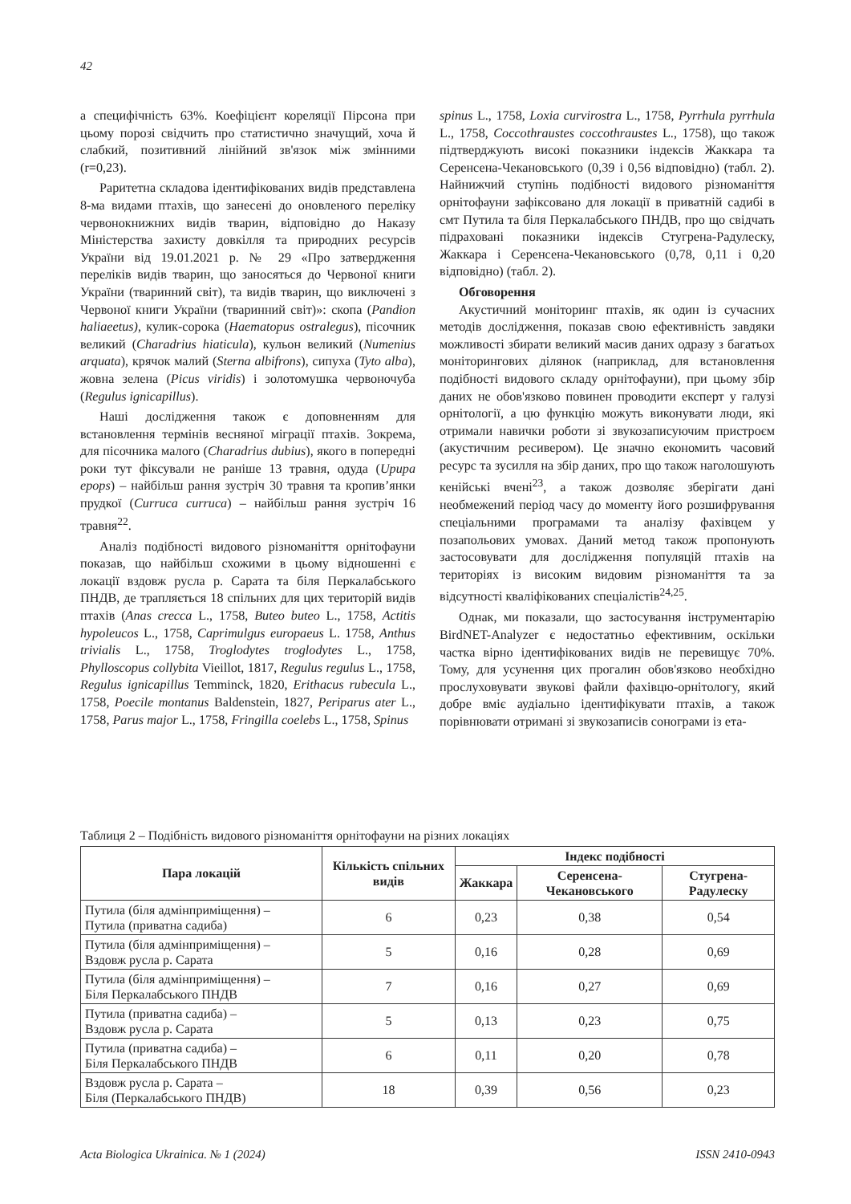42
а специфічність 63%. Коефіцієнт кореляції Пірсона при цьому порозі свідчить про статистично значущий, хоча й слабкий, позитивний лінійний зв'язок між змінними (r=0,23).
Раритетна складова ідентифікованих видів представлена 8-ма видами птахів, що занесені до оновленого переліку червонокнижних видів тварин, відповідно до Наказу Міністерства захисту довкілля та природних ресурсів України від 19.01.2021 р. № 29 «Про затвердження переліків видів тварин, що заносяться до Червоної книги України (тваринний світ), та видів тварин, що виключені з Червоної книги України (тваринний світ)»: скопа (Pandion haliaeetus), кулик-сорока (Haematopus ostralegus), пісочник великий (Charadrius hiaticula), кульон великий (Numenius arquata), крячок малий (Sterna albifrons), сипуха (Tyto alba), жовна зелена (Picus viridis) і золотомушка червоночуба (Regulus ignicapillus).
Наші дослідження також є доповненням для встановлення термінів весняної міграції птахів. Зокрема, для пісочника малого (Charadrius dubius), якого в попередні роки тут фіксували не раніше 13 травня, одуда (Upupa epops) – найбільш рання зустріч 30 травня та кропив’янки прудкої (Curruca curruca) – найбільш рання зустріч 16 травня<sup>22</sup>.
Аналіз подібності видового різноманіття орнітофауни показав, що найбільш схожими в цьому відношенні є локації вздовж русла р. Сарата та біля Перкалабського ПНДВ, де трапляється 18 спільних для цих територій видів птахів (Anas crecca L., 1758, Buteo buteo L., 1758, Actitis hypoleucos L., 1758, Caprimulgus europaeus L. 1758, Anthus trivialis L., 1758, Troglodytes troglodytes L., 1758, Phylloscopus collybita Vieillot, 1817, Regulus regulus L., 1758, Regulus ignicapillus Temminck, 1820, Erithacus rubecula L., 1758, Poecile montanus Baldenstein, 1827, Periparus ater L., 1758, Parus major L., 1758, Fringilla coelebs L., 1758, Spinus
spinus L., 1758, Loxia curvirostra L., 1758, Pyrrhula pyrrhula L., 1758, Coccothraustes coccothraustes L., 1758), що також підтверджують високі показники індексів Жаккара та Серенсена-Чекановського (0,39 і 0,56 відповідно) (табл. 2). Найнижчий ступінь подібності видового різноманіття орнітофауни зафіксовано для локації в приватній садибі в смт Путила та біля Перкалабського ПНДВ, про що свідчать підраховані показники індексів Стугрена-Радулеску, Жаккара і Серенсена-Чекановського (0,78, 0,11 і 0,20 відповідно) (табл. 2).
Обговорення
Акустичний моніторинг птахів, як один із сучасних методів дослідження, показав свою ефективність завдяки можливості збирати великий масив даних одразу з багатьох моніторингових ділянок (наприклад, для встановлення подібності видового складу орнітофауни), при цьому збір даних не обов'язково повинен проводити експерт у галузі орнітології, а цю функцію можуть виконувати люди, які отримали навички роботи зі звукозаписуючим пристроєм (акустичним ресивером). Це значно економить часовий ресурс та зусилля на збір даних, про що також наголошують кенійські вчені<sup>23</sup>, а також дозволяє зберігати дані необмежений період часу до моменту його розшифрування спеціальними програмами та аналізу фахівцем у позапольових умовах. Даний метод також пропонують застосовувати для дослідження популяцій птахів на територіях із високим видовим різноманіття та за відсутності кваліфікованих спеціалістів<sup>24,25</sup>.
Однак, ми показали, що застосування інструментарію BirdNET-Analyzer є недостатньо ефективним, оскільки частка вірно ідентифікованих видів не перевищує 70%. Тому, для усунення цих прогалин обов'язково необхідно прослуховувати звукові файли фахівцю-орнітологу, який добре вміє аудіально ідентифікувати птахів, а також порівнювати отримані зі звукозаписів сонограми із ета-
Таблиця 2 – Подібність видового різноманіття орнітофауни на різних локаціях
| Пара локацій | Кількість спільних видів | Індекс подібності | | |
| --- | --- | --- | --- | --- |
| | | Жаккара | Серенсена-Чекановського | Стугрена-Радулеску |
| Путила (біля адмінприміщення) – Путила (приватна садиба) | 6 | 0,23 | 0,38 | 0,54 |
| Путила (біля адмінприміщення) – Вздовж русла р. Сарата | 5 | 0,16 | 0,28 | 0,69 |
| Путила (біля адмінприміщення) – Біля Перкалабського ПНДВ | 7 | 0,16 | 0,27 | 0,69 |
| Путила (приватна садиба) – Вздовж русла р. Сарата | 5 | 0,13 | 0,23 | 0,75 |
| Путила (приватна садиба) – Біля Перкалабського ПНДВ | 6 | 0,11 | 0,20 | 0,78 |
| Вздовж русла р. Сарата – Біля (Перкалабського ПНДВ) | 18 | 0,39 | 0,56 | 0,23 |
Acta Biologica Ukrainica. № 1 (2024) ISSN 2410-0943